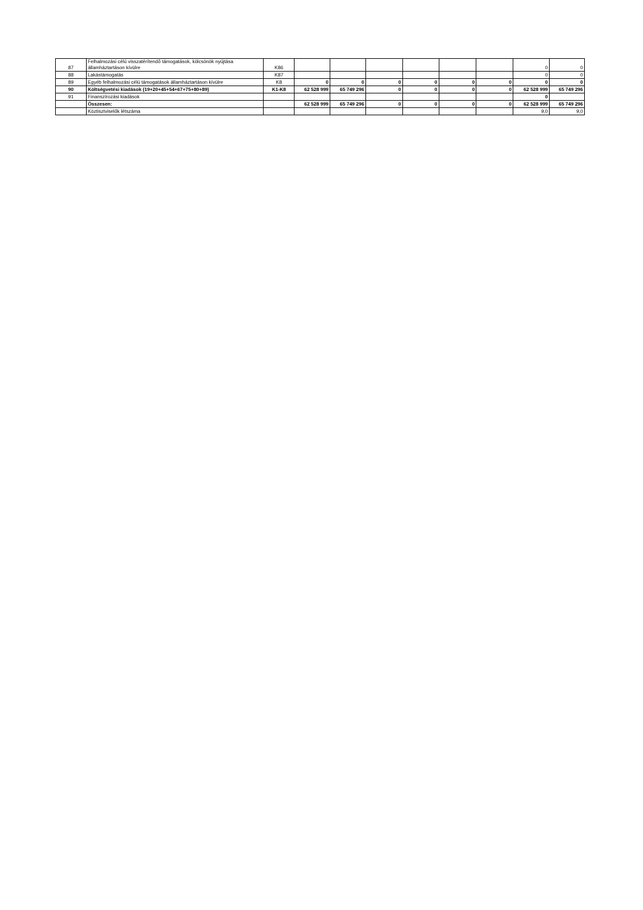| 87 | Felhalmozási célú visszatérítendő támogatások, kölcsönök nyújtása államháztartáson kívülre | K86 | | | | | | | 0 | 0 |
| 88 | Lakástámogatás | K87 | | | | | | | 0 | 0 |
| 89 | Egyéb felhalmozási célú támogatások államháztartáson kívülre | K8 | 0 | 0 | 0 | 0 | 0 | 0 | 0 | 0 |
| 90 | Költségvetési kiadások (19+20+45+54+67+75+80+89) | K1-K8 | 62 528 999 | 65 749 296 | 0 | 0 | 0 | 0 | 62 528 999 | 65 749 296 |
| 91 | Finanszírozási kiadások | | | | | | | | 0 | |
| | Összesen: | | 62 528 999 | 65 749 296 | 0 | 0 | 0 | 0 | 62 528 999 | 65 749 296 |
| | Köztisztviselők létszáma | | | | | | | | 9,0 | 9,0 |